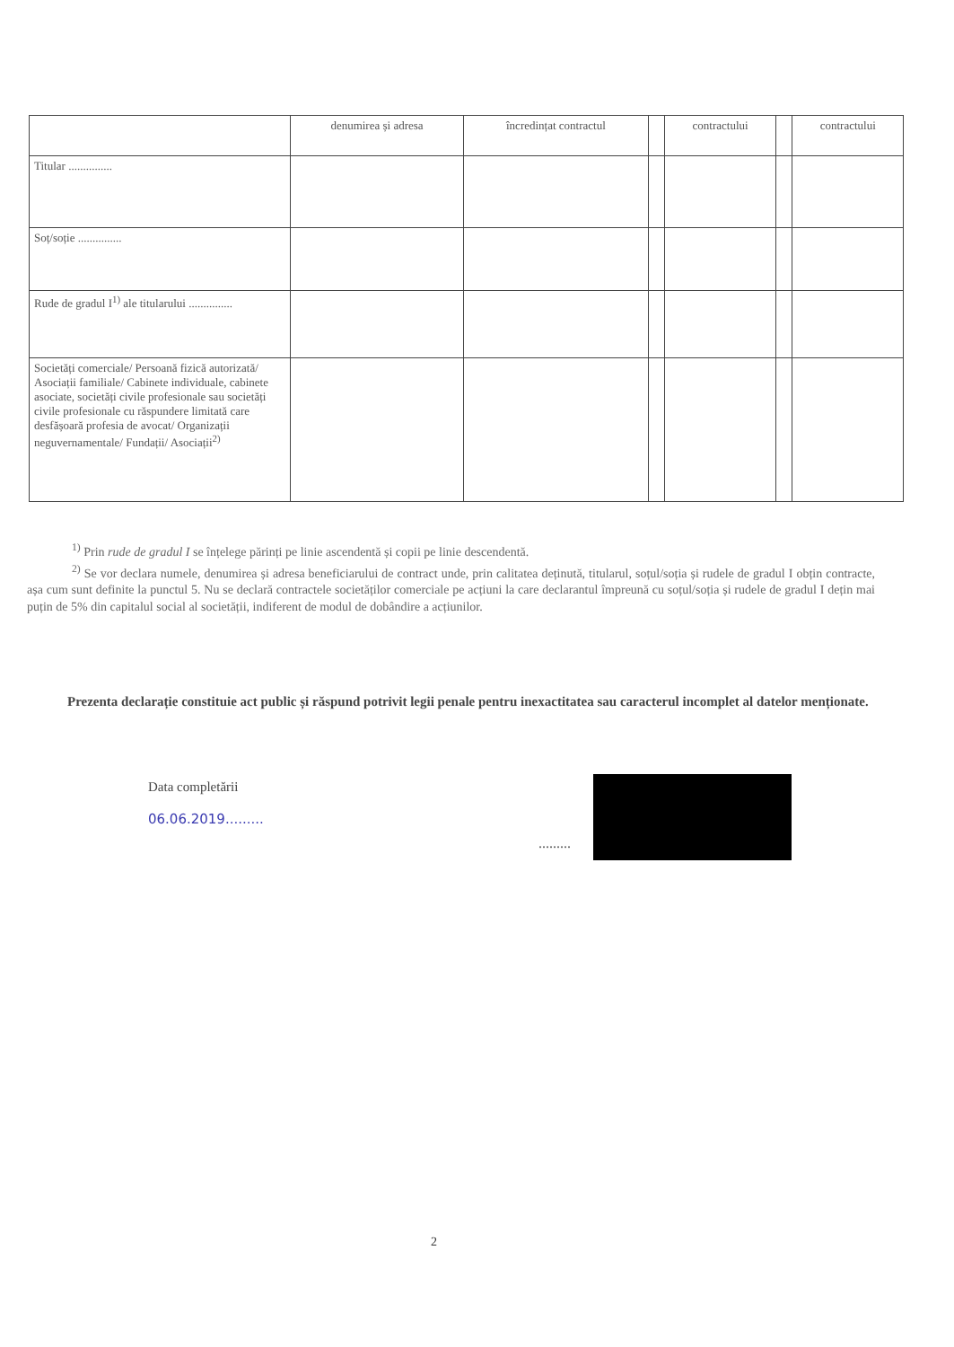| | denumirea și adresa | încredințat contractul | | contractului | | contractului |
| --- | --- | --- | --- | --- | --- | --- |
| Titular ............... | | | | | | |
| Soț/soție ............... | | | | | | |
| Rude de gradul I<sup>1)</sup> ale titularului ............... | | | | | | |
| Societăți comerciale/ Persoană fizică autorizată/ Asociații familiale/ Cabinete individuale, cabinete asociate, societăți civile profesionale sau societăți civile profesionale cu răspundere limitată care desfășoară profesia de avocat/ Organizații neguvernamentale/ Fundații/ Asociații<sup>2)</sup> | | | | | | |
<sup>1)</sup> Prin rude de gradul I se înțelege părinți pe linie ascendentă și copii pe linie descendentă.
<sup>2)</sup> Se vor declara numele, denumirea și adresa beneficiarului de contract unde, prin calitatea deținută, titularul, soțul/soția și rudele de gradul I obțin contracte, așa cum sunt definite la punctul 5. Nu se declară contractele societăților comerciale pe acțiuni la care declarantul împreună cu soțul/soția și rudele de gradul I dețin mai puțin de 5% din capitalul social al societății, indiferent de modul de dobândire a acțiunilor.
Prezenta declarație constituie act public și răspund potrivit legii penale pentru inexactitatea sau caracterul incomplet al datelor menționate.
Data completării
06.06.2019.........
.........
2